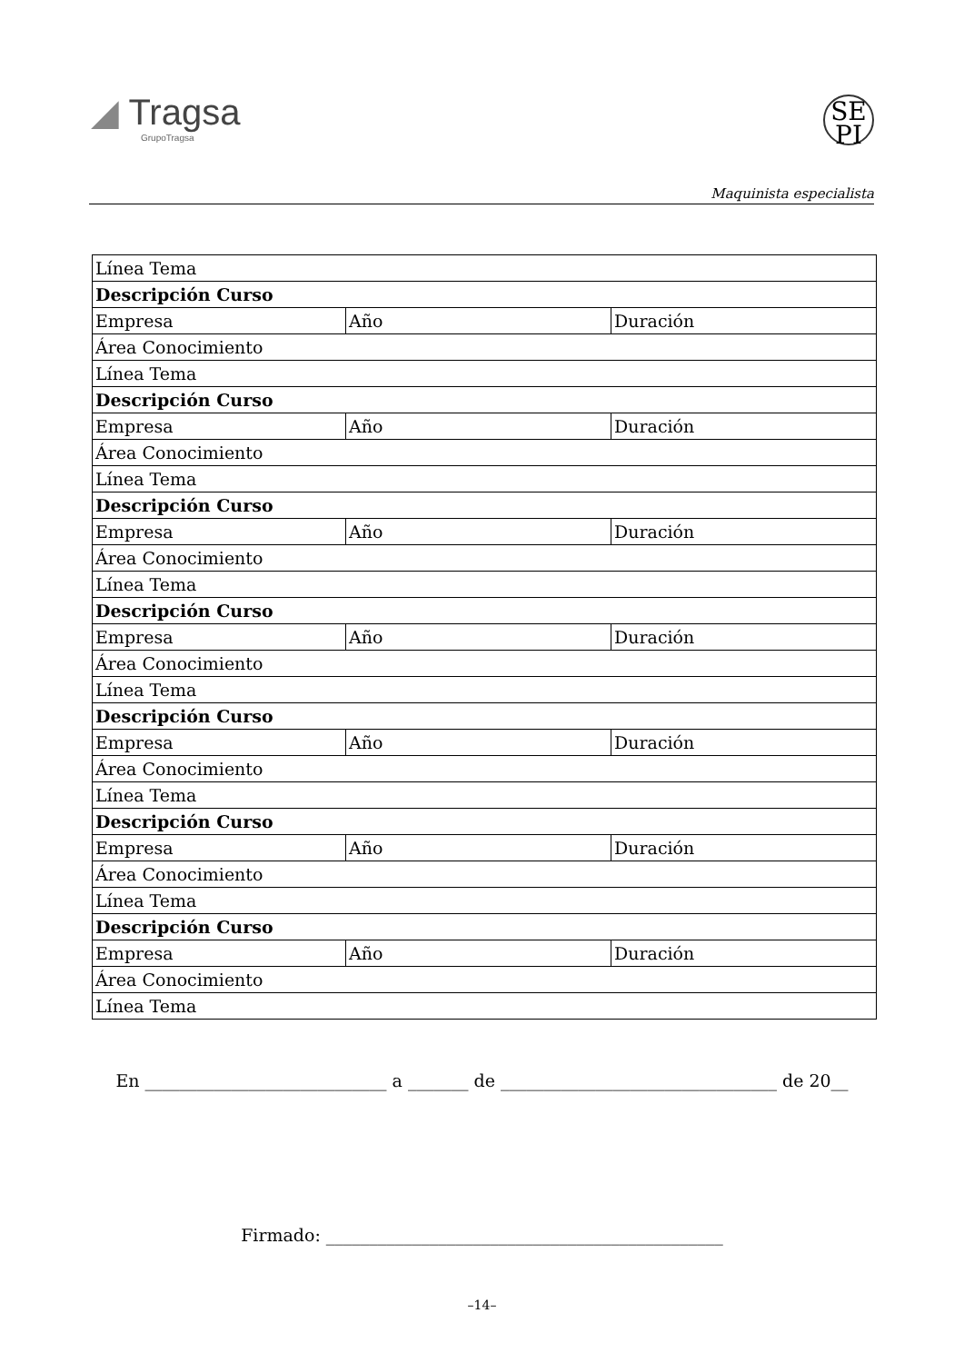◢ Tragsa
GrupoTragsa
SE
PI
Maquinista especialista
| Línea Tema | | |
| Descripción Curso | | |
| Empresa | Año | Duración |
| Área Conocimiento | | |
| Línea Tema | | |
| Descripción Curso | | |
| Empresa | Año | Duración |
| Área Conocimiento | | |
| Línea Tema | | |
| Descripción Curso | | |
| Empresa | Año | Duración |
| Área Conocimiento | | |
| Línea Tema | | |
| Descripción Curso | | |
| Empresa | Año | Duración |
| Área Conocimiento | | |
| Línea Tema | | |
| Descripción Curso | | |
| Empresa | Año | Duración |
| Área Conocimiento | | |
| Línea Tema | | |
| Descripción Curso | | |
| Empresa | Año | Duración |
| Área Conocimiento | | |
| Línea Tema | | |
| Descripción Curso | | |
| Empresa | Año | Duración |
| Área Conocimiento | | |
| Línea Tema | | |
En ____________________________ a _______ de ________________________________ de 20__
Firmado: ______________________________________________
–14–